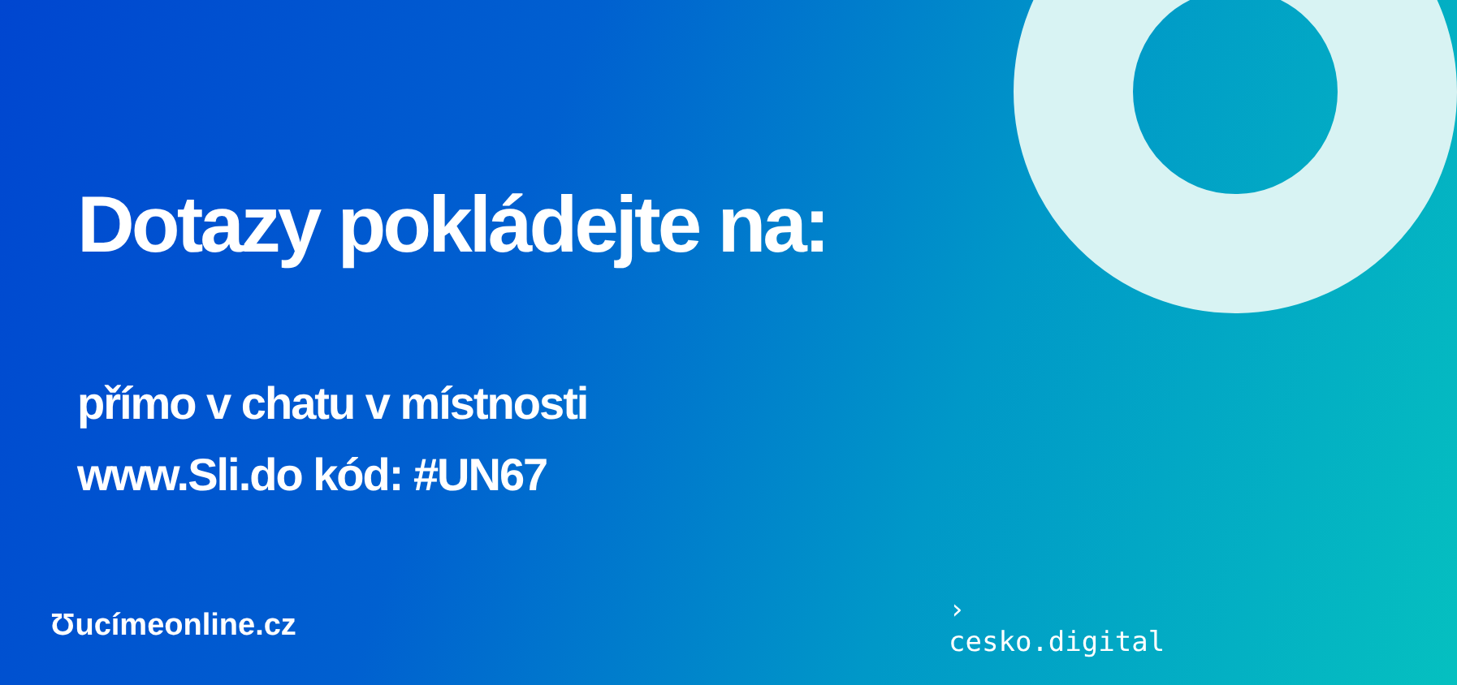Dotazy pokládejte na:
přímo v chatu v místnosti
www.Sli.do kód: #UN67
Ʊucímeonline.cz
›
cesko.digital